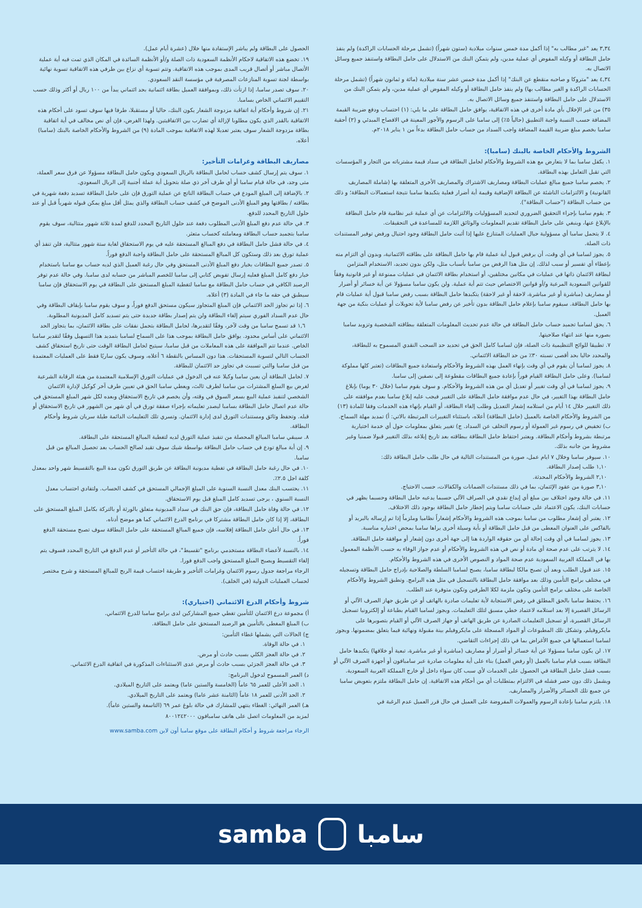٣,٣٤ يعد "غير مطالب به" إذا أكمل مدة خمس سنوات ميلادية (ستون شهراً) (تشمل مرحلة الحسابات الراكدة) ولم ينفذ حامل البطاقة أو وكيله المفوض أي عملية مدين، ولم يتمكن البنك من الاستدلال على حامل البطاقة واستنفذ جميع وسائل الاتصال به.
٤,٣٤ يعد "متروكا و صاحبه منقطع عن البنك" إذا أكمل مدة خمس عشر سنة ميلادية (مائة و ثمانون شهراً) (تشمل مرحلة الحسابات الراكدة و الغير مطالب بها) ولم ينفذ حامل البطاقة أو وكيله المفوض أي عملية مدين، ولم يتمكن البنك من الاستدلال على حامل البطاقة واستنفذ جميع وسائل الاتصال به.
٣٥) من غير الإخلال بأي مادة أخرى في هذه الاتفاقية، يوافق حامل البطاقة على ما يلي: (١) احتساب ودفع ضريبة القيمة المضافة حسب النسبة واجبة التطبيق (حالياً ٥٪) إلى سامبا على الرسوم والأجور المعينة في الافصاح المبدئي و (٢) أحقية سامبا بخصم مبلغ ضريبة القيمة المضافة واجب السداد من حساب حامل البطاقة بدءاً من ١ يناير ٢٠١٨م.
الشروط والأحكام الخاصة بالبنك (سامبا):
١. يكفل سامبا بما لا يتعارض مع هذه الشروط والأحكام لحامل البطاقة في سداد قيمة مشترياته من التجار و المؤسسات التي تقبل التعامل بهذه البطاقة.
٢. يخصم سامبا جميع مبالغ عمليات البطاقة ومصاريف الاشتراك والمصاريف الأخرى المتعلقة بها (شاملة المصاريف القانونية) و الالتزامات الناشئة عن البطاقة الإضافية وقيمة أية أضرار فعلية يتكبدها سامبا نتيجة استعمالات البطاقة؛ و ذلك من حساب البطاقة ("حساب البطاقة").
٣. يقوم سامبا بإجراء التحقيق الضروري لتحديد المسؤوليات والالتزامات عن أي عملية غير نظامية قام حامل البطاقة بالإبلاغ عنها، وينبغي على حامل البطاقة تقديم المعلومات والوثائق اللازمة للمساعدة في التحقيقات.
٤. لا يتحمل سامبا أي مسؤولية حيال العمليات المتنازع عليها إذا أثبت حامل البطاقة وجود احتيال ورفض توفير المستندات ذات الصلة.
٥. يجوز لسامبا في أي وقت، أن يرفض قبول أية عملية قام بها حامل البطاقة على بطاقته الائتمانية، وبدون أي التزام منه بإعطاء أي تفسير أو سبب لذلك. إن مثل هذا الرفض من سامبا بأسباب مثل، ولكن بدون تحديد، الاستخدام المتزامن لبطاقة الائتمان ذاتها في عمليات في مكانين مختلفين، أو استخدام بطاقة الائتمان في عمليات ممنوعة أو غير قانونية وفقاً للقوانين السعودية المرعية و/أو قوانين الاختصاص حيث تتم أية عملية. ولن يكون سامبا مسؤولا عن أية خسائر أو أضرار أو مصاريف (مباشرة أو غير مباشرة، لاحقة أو غير لاحقة) يتكبدها حامل البطاقة بسبب رفض سامبا قبول أية عمليات قام بها حامل البطاقة. سيقوم سامبا بإعلام حامل البطاقة بدون تأخير عن رفض سامبا لأية تحويلات أو عمليات بنكية من جهة العميل.
٦. يحق لسامبا تجميد حساب حامل البطاقة في حالة عدم تحديث المعلومات المتعلقة ببطاقته الشخصية وتزويد سامبا بصوره منها عند انتهاء صلاحيتها.
٧. تطبيقا للوائح التنظيمية ذات الصلة، فإن لسامبا كامل الحق في تحديد حد السحب النقدي المسموح به للبطاقة، والمحدد حاليا بحد أقصى نسبته ٣٠٪ من حد البطاقة الائتماني.
٨. يجوز لسامبا أن يقوم في أي وقت بإنهاء العمل بهذه الشروط والأحكام واستعادة جميع البطاقات (تعتبر كلها مملوكة لسامبا). وعلى حامل البطاقة القيام فوراً بإعادة جميع البطاقات مقطوعة إلى نصفين إلى سامبا.
٩. يجوز لسامبا في أي وقت تغيير أو تعديل أي من هذه الشروط والأحكام. و سوف يقوم سامبا (خلال ٣٠ يوما) بإبلاغ حامل البطاقة بهذا التغيير، في حال عدم موافقة حامل البطاقة على التغيير فيجب عليه إبلاغ سامبا بعدم موافقته على ذلك التغيير خلال ١٤ أيام من استلامه إشعار التعديل وطلب إلغاء البطاقة، أو القيام بإنهاء هذه الخدمات وفقا للمادة (١٣) من الشروط والأحكام الخاصة بالعميل (حامل البطاقة) أعلاه، باستثناء التغييرات المرتبطة بالاتي: أ) تمديد مهلة السماح. ب) تخفيض في رسوم غير العمولة أو رسوم التخلف عن السداد. ج) تغيير يتعلق بمعلومات حول أي خدمة اختيارية مرتبطة بشروط وأحكام البطاقة. ويعتبر احتفاظ حامل البطاقة ببطاقته بعد تاريخ إبلاغه بذلك التغيير قبولا ضمنيا وغير مشروط من جانبه بذلك.
١٠. سيوفر سامبا وخلال ٧ ايام عمل، صورة من المستندات التالية في حال طلب حامل البطاقة ذلك:
١,١٠ طلب إصدار البطاقة.
٢,١٠ الشروط والأحكام المحدثة.
٣,١٠ صورة من عقود الإئتمان، بما في ذلك مستندات الضمانات والكفالات، حسب الاحتياج.
١١. في حالة وجود اختلاف بين مبلغ أي إيداع نقدي في الصراف الآلي حسبما يدعيه حامل البطاقة وحسبما يظهر في حسابات البنك، يكون الاعتماد على حسابات سامبا ويتم إخطار حامل البطاقة بوجود ذلك الاختلاف.
١٢. يعتبر أي إشعار مطلوب من سامبا بموجب هذه الشروط والأحكام إشعاراً نظاميا وملزماً إذا تم إرساله بالبريد أو بالفاكس على العنوان المعطى من قبل حامل البطاقة أو بأية وسيلة أخرى يراها سامبا بمحض اختياره مناسبة.
١٣. يجوز لسامبا في أي وقت إحالة أي من حقوقه الواردة هنا إلى جهة أخرى دون إشعار أو موافقة حامل البطاقة.
١٤. لا يترتب على عدم صحة أي مادة أو نص في هذه الشروط والأحكام أو عدم جواز الوفاء به حسب الأنظمة المعمول بها في المملكة العربية السعودية عدم صحة المواد و النصوص الأخرى في هذه الشروط والأحكام.
١٥. عند قبول الطلب وبعد أن تصبح مالكا لبطاقة سامبا، يصبح لسامبا السلطة والصلاحية بإدراج حامل البطاقة وتسجيله في مختلف برامج التأمين وذلك بعد موافقة حامل البطاقة بالتسجيل في مثل هذه البرامج. وتطبق الشروط والأحكام الخاصة على مختلف برامج التأمين وتكون ملزمة لكلا الطرفين وتكون متوفرة عند الطلب.
١٦. يحتفظ سامبا بالحق المطلق في رفض الاستجابة لأية تعليمات صادرة بالهاتف أو عن طريق جهاز الصرف الآلي أو الرسائل القصيرة إلا بعد استلامه لاعتماد خطي مسبق لتلك التعليمات. ويجوز لسامبا القيام بطباعة أو إلكترونيا تسجيل الرسائل القصيرة، أو تسجيل التعليمات الصادرة عن طريق الهاتف أو جهاز الصرف الآلي أو القيام بتصويرها على مايكروفيلم. وتشكل تلك المطبوعات أو المواد المسجلة على مايكروفيلم بينة مقبولة ونهائية فيما يتعلق بمضمونها. ويجوز لسامبا استعمالها في جميع الأغراض بما في ذلك إجراءات التقاضي.
١٧. لن يكون سامبا مسؤولا عن أية خسائر أو أضرار أو مصاريف (مباشرة أو غير مباشرة، تبعية أو خلافها) يتكبدها حامل البطاقة بسبب قيام سامبا بالعمل (أو رفض العمل) بناء على أية معلومات صادرة عبر سامبافون أو أجهزة الصرف الآلي أو بسبب فشل حامل البطاقة في الحصول على الخدمات لأي سبب كان سواء داخل أو خارج المملكة العربية السعودية. ويشمل ذلك دون حصر فشله في الالتزام بمتطلبات أي من أحكام هذه الاتفاقية. إن حامل البطاقة ملتزم بتعويض سامبا عن جميع تلك الخسائر والأضرار والمصاريف.
١٨. يلتزم سامبا بإعادة الرسوم والعمولات المفروضة على العميل في حال قرر العميل عدم الرغبة في
الحصول على البطاقة ولم يباشر الإستفادة منها خلال (عشرة أيام عمل).
١٩. تخضع هذه الاتفاقية لاحكام الأنظمة السعودية ذات الصلة و/أو الأنظمة السائدة في المكان الذي تمت فيه أية عملية الأتصال مباشر أو أتصال قريب المدى بموجب هذه الاتفاقية. وتتم تسوية أي نزاع بين طرفي هذه الاتفاقية تسوية نهائية بواسطة لجنة تسوية المنازعات المصرفية في مؤسسة النقد السعودي.
٢٠. سوف تصدر سامبا، إذا ارتأت ذلك، وبموافقة العميل بطاقة ائتمانية بحد ائتماني يبدأ من ١٠٠ ريال أو أكثر وذلك حسب التقييم الائتماني الخاص بسامبا.
٢١. إن شروط وأحكام أية اتفاقية مزدوجة الشعار يكون البنك، حاليا أو مستقبلا، طرفا فيها سوف تسود على أحكام هذه الاتفاقية بالقدر الذي يكون مطلوبا لإزالة أي تضارب بين الاتفاقيتين. ولهذا الغرض، فإن أي نص مخالف في أية اتفاقية بطاقة مزدوجة الشعار سوف يعتبر تعديلا لهذه الاتفاقية بموجب المادة (٩) من الشروط والأحكام الخاصة بالبنك (سامبا) أعلاه.
مصاريف البطاقة وغرامات التأخير:
١. سوف يتم إرسال كشف حساب لحامل البطاقة بالريال السعودي ويكون حامل البطاقة مسؤولا عن فرق سعر العملة، متى وجد، في حالة قيام سامبا أو أي طرف آخر ذي صلة بتحويل أية عملة أجنبية إلى الريال السعودي.
٢. بالإضافة إلى المبلغ المودع في حساب البطاقة الناتج عن عملية التورق فإن على حامل البطاقة تسديد دفعة شهرية في بطاقته / بطاقتها وهو المبلغ الأدنى الموضح في كشف حساب البطاقة والذي يمثل أقل مبلغ يمكن قبوله شهرياً قبل أو عند حلول التاريخ المحدد للدفع.
٣. في حالة عدم دفع المبلغ الأدنى المطلوب دفعة عند حلول التاريخ المحدد للدفع لمدة ثلاثة شهور متتالية، سوف يقوم سامبا بتجميد حساب البطاقة ومعاملته كحساب متعثر.
٤. في حالة فشل حامل البطاقة في دفع المبالغ المستحقة عليه في يوم الاستحقاق لغاية ستة شهور متتالية، فلن تنفذ أي عملية تورق بعد ذلك وستكون كل المبالغ المستحقة على حامل البطاقة واجبة الدفع فوراً.
٥. تصدر جميع البطاقات بخيار دفع المبلغ الأدنى المستحق وفي حال رغبة العميل الذي لديه حساب مع سامبا باستخدام خيار دفع كامل المبلغ فعليه إرسال تفويض كتابي إلى سامبا للخصم المباشر من حسابه لدى سامبا. وفي حالة عدم توفر الرصيد الكافي في حساب حامل البطاقة مع سامبا لتغطية المبلغ المستحق على البطاقة في يوم الاستحقاق فإن سامبا سيطبق في حقه ما جاء في المادة (٣) أعلاه.
٦. إذا تم تجاوز الحد الائتماني فإن المبلغ المتجاوز سيكون مستحق الدفع فوراً، و سوف يقوم سامبا بإيقاف البطاقة وفي حال عدم السداد الفوري سيتم إلغاء البطاقة ولن يتم إصدار بطاقة جديدة حتى يتم تسديد كامل المديونية المطلوبة.
١,٦ قد تسمح سامبا من وقت لآخر، وفقًا لتقديرها، لحامل البطاقة بتحمل نفقات على بطاقة الائتمان، بما يتجاوز الحد الائتماني على أساس محدود. يوافق حامل البطاقة بموجب هذا على السماح لسامبا بتمديد هذا التسهيل وفقًا لتقدير سامبا الخاص. عندما تتم الموافقة على هذه المعاملات من قبل سامبا، سيتيح لحامل البطاقة الوقت حتى تاريخ استحقاق كشف الحساب التالي لتسوية المستحقات. هذا دون المساس بالنقطة ٦ أعلاه، وسوف يكون ساريًا فقط على العمليات المعتمدة من قبل سامبا والتي تسببت في تجاوز حد الائتمان للبطاقة.
٧. لحامل البطاقة أن يعين سامبا وكيلا عنه في الدخول في عمليات التورق الإسلامية المعتمدة من هيئة الرقابة الشرعية لغرض بيع السلع المشترات من سامبا لطرف ثالث، ويعطي سامبا الحق في تعيين طرف آخر كوكيل لإدارة الائتمان الشخصي لتنفيذ عملية البيع بسعر السوق في وقته، وأن يخصم في تاريخ الاستحقاق وبعده لكل شهر المبلغ المستحق في حالة عدم اتصال حامل البطاقة بسامبا ليصدر تعليماته بإجراء صفقة تورق في أي شهر من الشهور في تاريخ الاستحقاق أو قبله. وتحفظ وثائق ومستندات التورق لدى إدارة الائتمان. وتسري تلك التعليمات الدائمة طيلة سريان شروط وأحكام البطاقة.
٨. سيبقي سامبا المبالغ المحصلة من تنفيذ عملية التورق لديه لتغطية المبالغ المستحقة على البطاقة.
٩. إن أية مبالغ تودع في حساب حامل البطاقة بواسطة شيك سوف تقيد لصالح الحساب بعد تحصيل المبالغ من قبل سامبا.
١٠. في حال رغبة حامل البطاقة في تغطية مديونية البطاقة عن طريق التورق تكون مدة البيع بالتقسيط شهر واحد بمعدل كلفة اجل ٢.٥٪.
١١. يحتسب البنك معدل النسبة السنوية على المبلغ الإجمالي المستحق في كشف الحساب. ولتفادي احتساب معدل النسبة السنوي ، يرجى تسديد كامل المبلغ قبل يوم الاستحقاق.
١٢. في حالة وفاة حامل البطاقة، فإن حق البنك في سداد المديونية متعلق بالورثة أو بالتركة بكامل المبلغ المستحق على البطاقة، إلا إذا كان حامل البطاقة مشتركا في برنامج الدرع الائتماني كما هو موضح أدناه.
١٣. في حال أعلن حامل البطاقة إفلاسه، فإن جميع المبالغ المستحقة على حامل البطاقة سوف تصبح مستحقة الدفع فوراً.
١٤. بالنسبة لأعضاء البطاقة مستخدمي برنامج "تقسيط"، في حالة التأخير أو عدم الدفع في التاريخ المحدد فسوف يتم إلغاء التقسيط ويصبح المبلغ المستحق واجب الدفع فورا.
الرجاء مراجعة جدول رسوم الائتمان وغرامات التأخير و طريقة احتساب قيمة الربح للمبالغ المستحقة و شرح مختصر لحساب العمليات الدولية (في الخلف).
شروط وأحكام الدرع الائتماني (اختياري):
أ) مجموعة درع الائتمان للتأمين تغطي جميع المشاركين لدى برامج سامبا للدرع الائتماني.
ب) المبلغ المغطى بالتأمين هو الرصيد المستحق على حامل البطاقة.
ج) الحالات التي يشملها غطاء التأمين:
١. في حالة الوفاة.
٢. في حالة العجز الكلي بسبب حادث أو مرض.
٣. في حالة العجز الجزئي بسبب حادث أو مرض عدى الاستثناءات المذكورة في اتفاقية الدرع الائتماني.
د) العمر المسموح لدخول البرنامج:
١. الحد الأعلى للعمر ٦٥ عاماً (الخامسة والستين عاما) ويعتمد على التاريخ الميلادي.
٢. الحد الأدنى للعمر ١٨ عاماً (الثامنة عشر عاما) ويعتمد على التاريخ الميلادي.
هـ) العمر النهائي: الغطاء ينتهي للمشارك في حالة بلوغ عمر ٦٩ (التاسعة والستين عاماً).
لمزيد من المعلومات اتصل على هاتف سامبافون ٨٠٠١٢٤٢٠٠٠
الرجاء مراجعة شروط و أحكام البطاقة على موقع سامبا أون لاين www.samba.com
samba سامبا